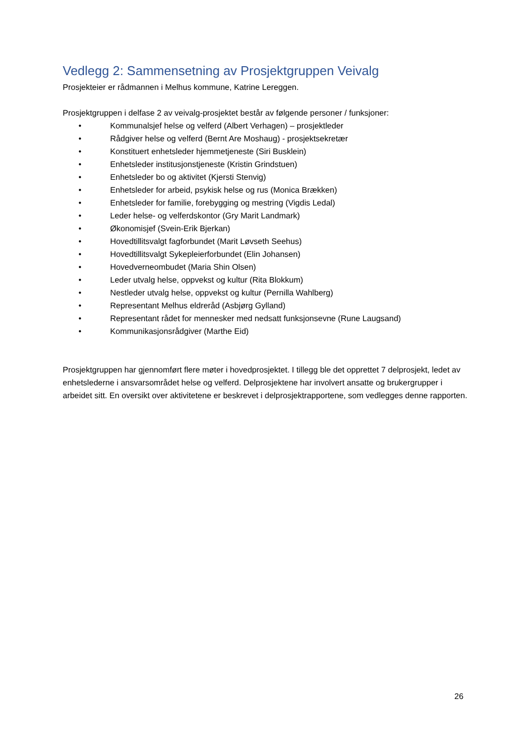Vedlegg 2: Sammensetning av Prosjektgruppen Veivalg
Prosjekteier er rådmannen i Melhus kommune, Katrine Lereggen.
Prosjektgruppen i delfase 2 av veivalg-prosjektet består av følgende personer / funksjoner:
• Kommunalsjef helse og velferd (Albert Verhagen) – prosjektleder
• Rådgiver helse og velferd (Bernt Are Moshaug) - prosjektsekretær
• Konstituert enhetsleder hjemmetjeneste (Siri Busklein)
• Enhetsleder institusjonstjeneste (Kristin Grindstuen)
• Enhetsleder bo og aktivitet (Kjersti Stenvig)
• Enhetsleder for arbeid, psykisk helse og rus (Monica Brækken)
• Enhetsleder for familie, forebygging og mestring (Vigdis Ledal)
• Leder helse- og velferdskontor (Gry Marit Landmark)
• Økonomisjef (Svein-Erik Bjerkan)
• Hovedtillitsvalgt fagforbundet (Marit Løvseth Seehus)
• Hovedtillitsvalgt Sykepleierforbundet (Elin Johansen)
• Hovedverneombudet (Maria Shin Olsen)
• Leder utvalg helse, oppvekst og kultur (Rita Blokkum)
• Nestleder utvalg helse, oppvekst og kultur (Pernilla Wahlberg)
• Representant Melhus eldreråd (Asbjørg Gylland)
• Representant rådet for mennesker med nedsatt funksjonsevne (Rune Laugsand)
• Kommunikasjonsrådgiver (Marthe Eid)
Prosjektgruppen har gjennomført flere møter i hovedprosjektet. I tillegg ble det opprettet 7 delprosjekt, ledet av enhetslederne i ansvarsområdet helse og velferd. Delprosjektene har involvert ansatte og brukergrupper i arbeidet sitt. En oversikt over aktivitetene er beskrevet i delprosjektrapportene, som vedlegges denne rapporten.
26